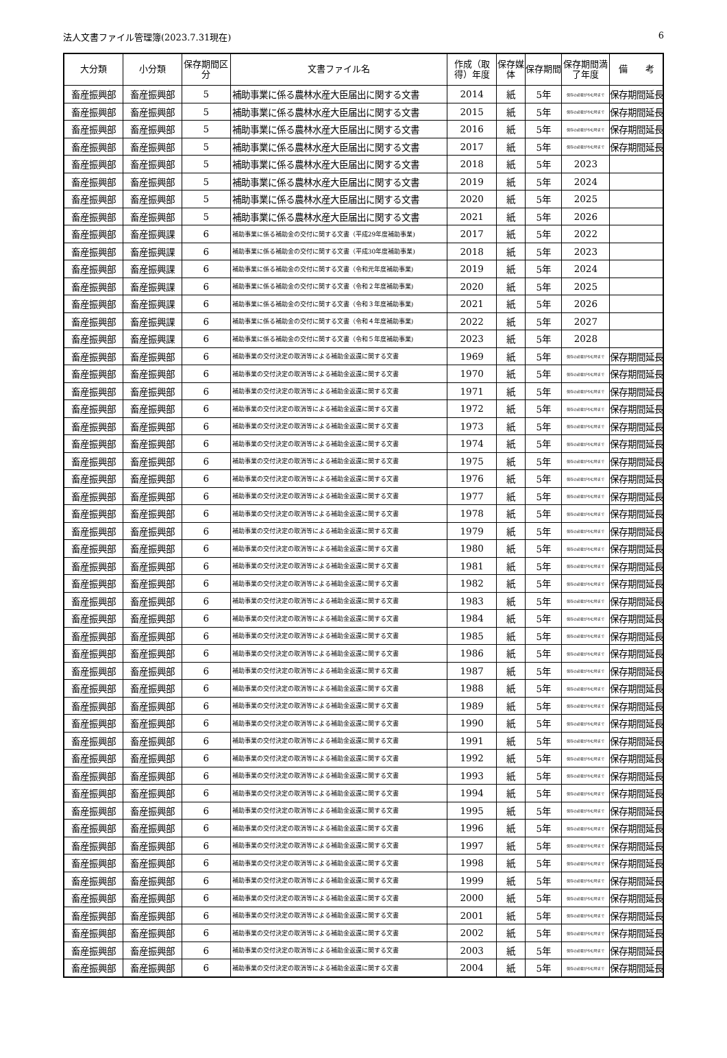法人文書ファイル管理簿(2023.7.31現在) 6
| 大分類 | 小分類 | 保存期間区分 | 文書ファイル名 | 作成（取得）年度 | 保存媒体 | 保存期間 | 保存期間満了年度 | 備 考 |
| --- | --- | --- | --- | --- | --- | --- | --- | --- |
| 畜産振興部 | 畜産振興部 | 5 | 補助事業に係る農林水産大臣届出に関する文書 | 2014 | 紙 | 5年 | 保存の必要がやむ時まで | 保存期間延長 |
| 畜産振興部 | 畜産振興部 | 5 | 補助事業に係る農林水産大臣届出に関する文書 | 2015 | 紙 | 5年 | 保存の必要がやむ時まで | 保存期間延長 |
| 畜産振興部 | 畜産振興部 | 5 | 補助事業に係る農林水産大臣届出に関する文書 | 2016 | 紙 | 5年 | 保存の必要がやむ時まで | 保存期間延長 |
| 畜産振興部 | 畜産振興部 | 5 | 補助事業に係る農林水産大臣届出に関する文書 | 2017 | 紙 | 5年 | 保存の必要がやむ時まで | 保存期間延長 |
| 畜産振興部 | 畜産振興部 | 5 | 補助事業に係る農林水産大臣届出に関する文書 | 2018 | 紙 | 5年 | 2023 | |
| 畜産振興部 | 畜産振興部 | 5 | 補助事業に係る農林水産大臣届出に関する文書 | 2019 | 紙 | 5年 | 2024 | |
| 畜産振興部 | 畜産振興部 | 5 | 補助事業に係る農林水産大臣届出に関する文書 | 2020 | 紙 | 5年 | 2025 | |
| 畜産振興部 | 畜産振興部 | 5 | 補助事業に係る農林水産大臣届出に関する文書 | 2021 | 紙 | 5年 | 2026 | |
| 畜産振興部 | 畜産振興課 | 6 | 補助事業に係る補助金の交付に関する文書（平成29年度補助事業) | 2017 | 紙 | 5年 | 2022 | |
| 畜産振興部 | 畜産振興課 | 6 | 補助事業に係る補助金の交付に関する文書（平成30年度補助事業) | 2018 | 紙 | 5年 | 2023 | |
| 畜産振興部 | 畜産振興課 | 6 | 補助事業に係る補助金の交付に関する文書（令和元年度補助事業) | 2019 | 紙 | 5年 | 2024 | |
| 畜産振興部 | 畜産振興課 | 6 | 補助事業に係る補助金の交付に関する文書（令和２年度補助事業) | 2020 | 紙 | 5年 | 2025 | |
| 畜産振興部 | 畜産振興課 | 6 | 補助事業に係る補助金の交付に関する文書（令和３年度補助事業) | 2021 | 紙 | 5年 | 2026 | |
| 畜産振興部 | 畜産振興課 | 6 | 補助事業に係る補助金の交付に関する文書（令和４年度補助事業) | 2022 | 紙 | 5年 | 2027 | |
| 畜産振興部 | 畜産振興課 | 6 | 補助事業に係る補助金の交付に関する文書（令和５年度補助事業) | 2023 | 紙 | 5年 | 2028 | |
| 畜産振興部 | 畜産振興部 | 6 | 補助事業の交付決定の取消等による補助金返還に関する文書 | 1969 | 紙 | 5年 | 保存の必要がやむ時まで | 保存期間延長 |
| 畜産振興部 | 畜産振興部 | 6 | 補助事業の交付決定の取消等による補助金返還に関する文書 | 1970 | 紙 | 5年 | 保存の必要がやむ時まで | 保存期間延長 |
| 畜産振興部 | 畜産振興部 | 6 | 補助事業の交付決定の取消等による補助金返還に関する文書 | 1971 | 紙 | 5年 | 保存の必要がやむ時まで | 保存期間延長 |
| 畜産振興部 | 畜産振興部 | 6 | 補助事業の交付決定の取消等による補助金返還に関する文書 | 1972 | 紙 | 5年 | 保存の必要がやむ時まで | 保存期間延長 |
| 畜産振興部 | 畜産振興部 | 6 | 補助事業の交付決定の取消等による補助金返還に関する文書 | 1973 | 紙 | 5年 | 保存の必要がやむ時まで | 保存期間延長 |
| 畜産振興部 | 畜産振興部 | 6 | 補助事業の交付決定の取消等による補助金返還に関する文書 | 1974 | 紙 | 5年 | 保存の必要がやむ時まで | 保存期間延長 |
| 畜産振興部 | 畜産振興部 | 6 | 補助事業の交付決定の取消等による補助金返還に関する文書 | 1975 | 紙 | 5年 | 保存の必要がやむ時まで | 保存期間延長 |
| 畜産振興部 | 畜産振興部 | 6 | 補助事業の交付決定の取消等による補助金返還に関する文書 | 1976 | 紙 | 5年 | 保存の必要がやむ時まで | 保存期間延長 |
| 畜産振興部 | 畜産振興部 | 6 | 補助事業の交付決定の取消等による補助金返還に関する文書 | 1977 | 紙 | 5年 | 保存の必要がやむ時まで | 保存期間延長 |
| 畜産振興部 | 畜産振興部 | 6 | 補助事業の交付決定の取消等による補助金返還に関する文書 | 1978 | 紙 | 5年 | 保存の必要がやむ時まで | 保存期間延長 |
| 畜産振興部 | 畜産振興部 | 6 | 補助事業の交付決定の取消等による補助金返還に関する文書 | 1979 | 紙 | 5年 | 保存の必要がやむ時まで | 保存期間延長 |
| 畜産振興部 | 畜産振興部 | 6 | 補助事業の交付決定の取消等による補助金返還に関する文書 | 1980 | 紙 | 5年 | 保存の必要がやむ時まで | 保存期間延長 |
| 畜産振興部 | 畜産振興部 | 6 | 補助事業の交付決定の取消等による補助金返還に関する文書 | 1981 | 紙 | 5年 | 保存の必要がやむ時まで | 保存期間延長 |
| 畜産振興部 | 畜産振興部 | 6 | 補助事業の交付決定の取消等による補助金返還に関する文書 | 1982 | 紙 | 5年 | 保存の必要がやむ時まで | 保存期間延長 |
| 畜産振興部 | 畜産振興部 | 6 | 補助事業の交付決定の取消等による補助金返還に関する文書 | 1983 | 紙 | 5年 | 保存の必要がやむ時まで | 保存期間延長 |
| 畜産振興部 | 畜産振興部 | 6 | 補助事業の交付決定の取消等による補助金返還に関する文書 | 1984 | 紙 | 5年 | 保存の必要がやむ時まで | 保存期間延長 |
| 畜産振興部 | 畜産振興部 | 6 | 補助事業の交付決定の取消等による補助金返還に関する文書 | 1985 | 紙 | 5年 | 保存の必要がやむ時まで | 保存期間延長 |
| 畜産振興部 | 畜産振興部 | 6 | 補助事業の交付決定の取消等による補助金返還に関する文書 | 1986 | 紙 | 5年 | 保存の必要がやむ時まで | 保存期間延長 |
| 畜産振興部 | 畜産振興部 | 6 | 補助事業の交付決定の取消等による補助金返還に関する文書 | 1987 | 紙 | 5年 | 保存の必要がやむ時まで | 保存期間延長 |
| 畜産振興部 | 畜産振興部 | 6 | 補助事業の交付決定の取消等による補助金返還に関する文書 | 1988 | 紙 | 5年 | 保存の必要がやむ時まで | 保存期間延長 |
| 畜産振興部 | 畜産振興部 | 6 | 補助事業の交付決定の取消等による補助金返還に関する文書 | 1989 | 紙 | 5年 | 保存の必要がやむ時まで | 保存期間延長 |
| 畜産振興部 | 畜産振興部 | 6 | 補助事業の交付決定の取消等による補助金返還に関する文書 | 1990 | 紙 | 5年 | 保存の必要がやむ時まで | 保存期間延長 |
| 畜産振興部 | 畜産振興部 | 6 | 補助事業の交付決定の取消等による補助金返還に関する文書 | 1991 | 紙 | 5年 | 保存の必要がやむ時まで | 保存期間延長 |
| 畜産振興部 | 畜産振興部 | 6 | 補助事業の交付決定の取消等による補助金返還に関する文書 | 1992 | 紙 | 5年 | 保存の必要がやむ時まで | 保存期間延長 |
| 畜産振興部 | 畜産振興部 | 6 | 補助事業の交付決定の取消等による補助金返還に関する文書 | 1993 | 紙 | 5年 | 保存の必要がやむ時まで | 保存期間延長 |
| 畜産振興部 | 畜産振興部 | 6 | 補助事業の交付決定の取消等による補助金返還に関する文書 | 1994 | 紙 | 5年 | 保存の必要がやむ時まで | 保存期間延長 |
| 畜産振興部 | 畜産振興部 | 6 | 補助事業の交付決定の取消等による補助金返還に関する文書 | 1995 | 紙 | 5年 | 保存の必要がやむ時まで | 保存期間延長 |
| 畜産振興部 | 畜産振興部 | 6 | 補助事業の交付決定の取消等による補助金返還に関する文書 | 1996 | 紙 | 5年 | 保存の必要がやむ時まで | 保存期間延長 |
| 畜産振興部 | 畜産振興部 | 6 | 補助事業の交付決定の取消等による補助金返還に関する文書 | 1997 | 紙 | 5年 | 保存の必要がやむ時まで | 保存期間延長 |
| 畜産振興部 | 畜産振興部 | 6 | 補助事業の交付決定の取消等による補助金返還に関する文書 | 1998 | 紙 | 5年 | 保存の必要がやむ時まで | 保存期間延長 |
| 畜産振興部 | 畜産振興部 | 6 | 補助事業の交付決定の取消等による補助金返還に関する文書 | 1999 | 紙 | 5年 | 保存の必要がやむ時まで | 保存期間延長 |
| 畜産振興部 | 畜産振興部 | 6 | 補助事業の交付決定の取消等による補助金返還に関する文書 | 2000 | 紙 | 5年 | 保存の必要がやむ時まで | 保存期間延長 |
| 畜産振興部 | 畜産振興部 | 6 | 補助事業の交付決定の取消等による補助金返還に関する文書 | 2001 | 紙 | 5年 | 保存の必要がやむ時まで | 保存期間延長 |
| 畜産振興部 | 畜産振興部 | 6 | 補助事業の交付決定の取消等による補助金返還に関する文書 | 2002 | 紙 | 5年 | 保存の必要がやむ時まで | 保存期間延長 |
| 畜産振興部 | 畜産振興部 | 6 | 補助事業の交付決定の取消等による補助金返還に関する文書 | 2003 | 紙 | 5年 | 保存の必要がやむ時まで | 保存期間延長 |
| 畜産振興部 | 畜産振興部 | 6 | 補助事業の交付決定の取消等による補助金返還に関する文書 | 2004 | 紙 | 5年 | 保存の必要がやむ時まで | 保存期間延長 |